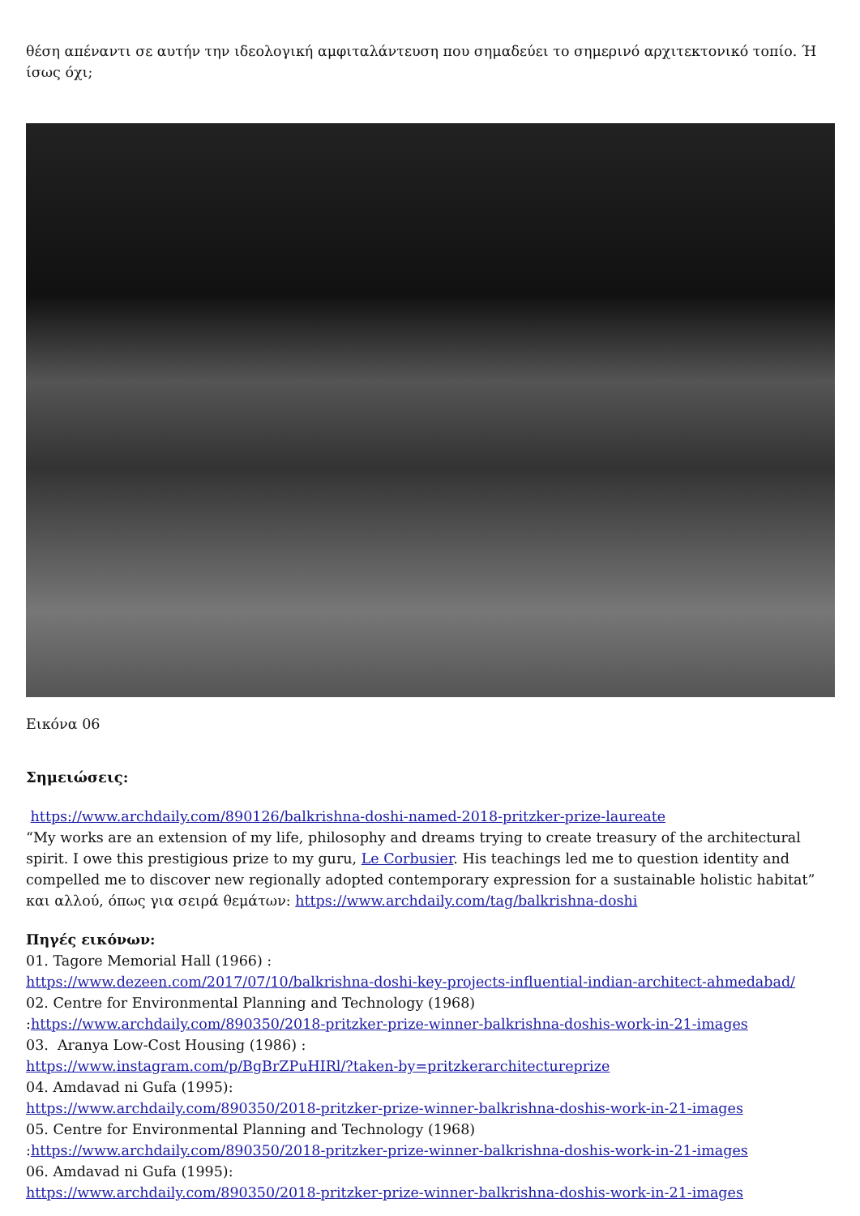θέση απέναντι σε αυτήν την ιδεολογική αμφιταλάντευση που σημαδεύει το σημερινό αρχιτεκτονικό τοπίο. Ή ίσως όχι;
Εικόνα 06
Σημειώσεις:
https://www.archdaily.com/890126/balkrishna-doshi-named-2018-pritzker-prize-laureate
“My works are an extension of my life, philosophy and dreams trying to create treasury of the architectural spirit. I owe this prestigious prize to my guru, Le Corbusier. His teachings led me to question identity and compelled me to discover new regionally adopted contemporary expression for a sustainable holistic habitat”
και αλλού, όπως για σειρά θεμάτων: https://www.archdaily.com/tag/balkrishna-doshi
Πηγές εικόνων:
01. Tagore Memorial Hall (1966) :
https://www.dezeen.com/2017/07/10/balkrishna-doshi-key-projects-influential-indian-architect-ahmedabad/
02. Centre for Environmental Planning and Technology (1968)
:https://www.archdaily.com/890350/2018-pritzker-prize-winner-balkrishna-doshis-work-in-21-images
03. Aranya Low-Cost Housing (1986) :
https://www.instagram.com/p/BgBrZPuHIRl/?taken-by=pritzkerarchitectureprize
04. Amdavad ni Gufa (1995):
https://www.archdaily.com/890350/2018-pritzker-prize-winner-balkrishna-doshis-work-in-21-images
05. Centre for Environmental Planning and Technology (1968)
:https://www.archdaily.com/890350/2018-pritzker-prize-winner-balkrishna-doshis-work-in-21-images
06. Amdavad ni Gufa (1995):
https://www.archdaily.com/890350/2018-pritzker-prize-winner-balkrishna-doshis-work-in-21-images